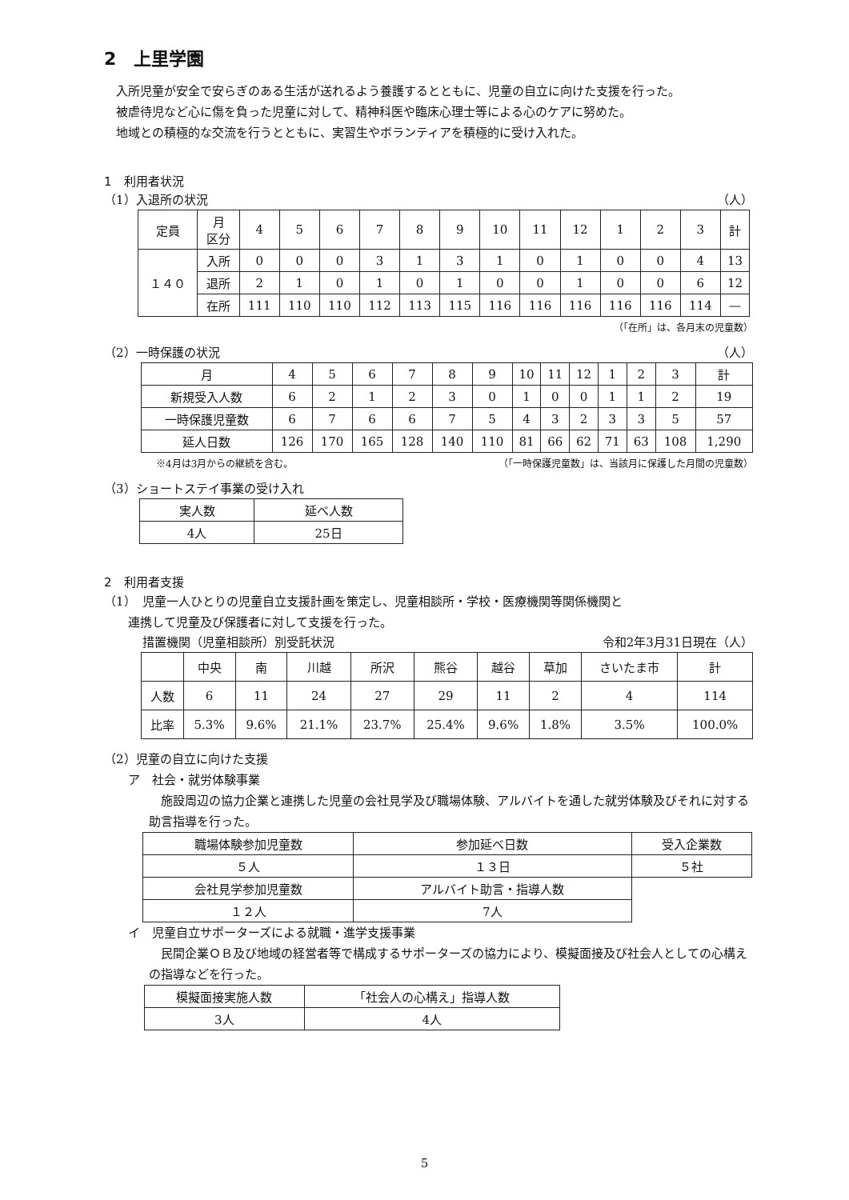2　上里学園
入所児童が安全で安らぎのある生活が送れるよう養護するとともに、児童の自立に向けた支援を行った。
被虐待児など心に傷を負った児童に対して、精神科医や臨床心理士等による心のケアに努めた。
地域との積極的な交流を行うとともに、実習生やボランティアを積極的に受け入れた。
1　利用者状況
（1）入退所の状況 （人）
| 定員 | 月 区分 | 4 | 5 | 6 | 7 | 8 | 9 | 10 | 11 | 12 | 1 | 2 | 3 | 計 |
| --- | --- | --- | --- | --- | --- | --- | --- | --- | --- | --- | --- | --- | --- | --- |
| １４０ | 入所 | 0 | 0 | 0 | 3 | 1 | 3 | 1 | 0 | 1 | 0 | 0 | 4 | 13 |
| | 退所 | 2 | 1 | 0 | 1 | 0 | 1 | 0 | 0 | 1 | 0 | 0 | 6 | 12 |
| | 在所 | 111 | 110 | 110 | 112 | 113 | 115 | 116 | 116 | 116 | 116 | 116 | 114 | — |
（「在所」は、各月末の児童数）
（2）一時保護の状況 （人）
| 月 | 4 | 5 | 6 | 7 | 8 | 9 | 10 | 11 | 12 | 1 | 2 | 3 | 計 |
| --- | --- | --- | --- | --- | --- | --- | --- | --- | --- | --- | --- | --- | --- |
| 新規受入人数 | 6 | 2 | 1 | 2 | 3 | 0 | 1 | 0 | 0 | 1 | 1 | 2 | 19 |
| 一時保護児童数 | 6 | 7 | 6 | 6 | 7 | 5 | 4 | 3 | 2 | 3 | 3 | 5 | 57 |
| 延人日数 | 126 | 170 | 165 | 128 | 140 | 110 | 81 | 66 | 62 | 71 | 63 | 108 | 1,290 |
※4月は3月からの継続を含む。 （「一時保護児童数」は、当該月に保護した月間の児童数）
（3）ショートステイ事業の受け入れ
| 実人数 | 延べ人数 |
| --- | --- |
| 4人 | 25日 |
2　利用者支援
（1）　児童一人ひとりの児童自立支援計画を策定し、児童相談所・学校・医療機関等関係機関と
連携して児童及び保護者に対して支援を行った。
措置機関（児童相談所）別受託状況 令和2年3月31日現在（人）
| | 中央 | 南 | 川越 | 所沢 | 熊谷 | 越谷 | 草加 | さいたま市 | 計 |
| --- | --- | --- | --- | --- | --- | --- | --- | --- | --- |
| 人数 | 6 | 11 | 24 | 27 | 29 | 11 | 2 | 4 | 114 |
| 比率 | 5.3% | 9.6% | 21.1% | 23.7% | 25.4% | 9.6% | 1.8% | 3.5% | 100.0% |
（2）児童の自立に向けた支援
ア　社会・就労体験事業
施設周辺の協力企業と連携した児童の会社見学及び職場体験、アルバイトを通した就労体験及びそれに対する助言指導を行った。
| 職場体験参加児童数 | 参加延べ日数 | 受入企業数 |
| --- | --- | --- |
| ５人 | １３日 | ５社 |
| 会社見学参加児童数 | アルバイト助言・指導人数 | |
| １２人 | 7人 | |
イ　児童自立サポーターズによる就職・進学支援事業
民間企業ＯＢ及び地域の経営者等で構成するサポーターズの協力により、模擬面接及び社会人としての心構えの指導などを行った。
| 模擬面接実施人数 | 「社会人の心構え」指導人数 |
| --- | --- |
| 3人 | 4人 |
5